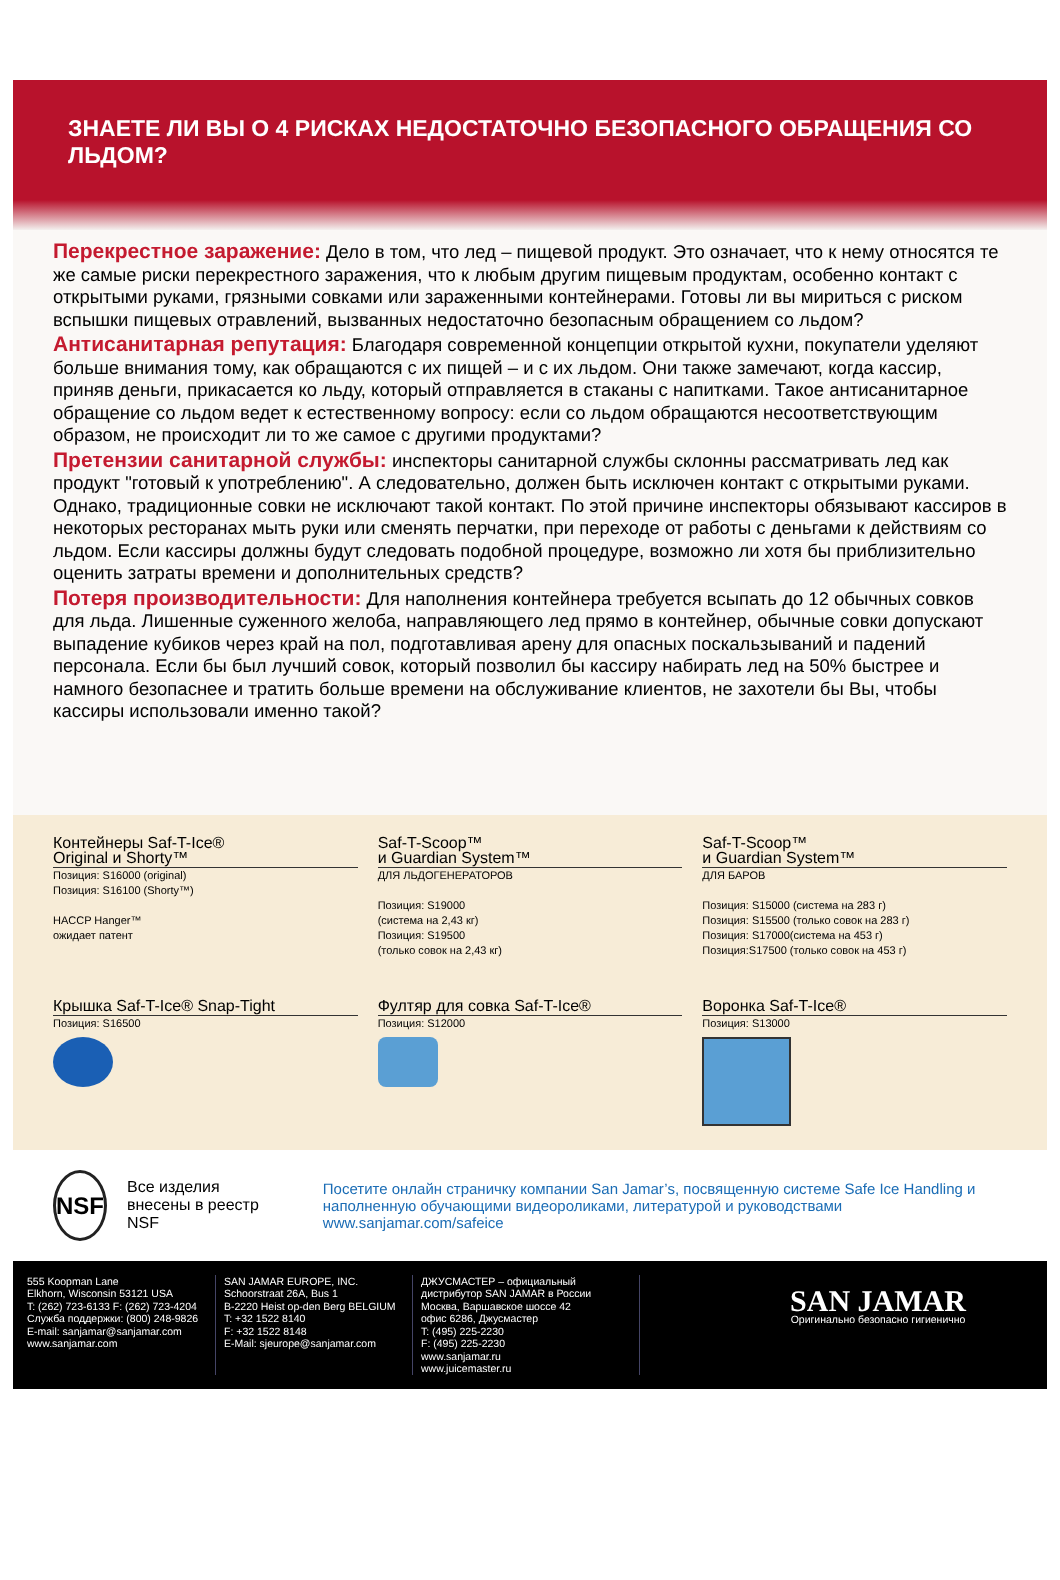ЗНАЕТЕ ЛИ ВЫ О 4 РИСКАХ НЕДОСТАТОЧНО БЕЗОПАСНОГО ОБРАЩЕНИЯ СО ЛЬДОМ?
Перекрестное заражение: Дело в том, что лед – пищевой продукт. Это означает, что к нему относятся те же самые риски перекрестного заражения, что к любым другим пищевым продуктам, особенно контакт с открытыми руками, грязными совками или зараженными контейнерами. Готовы ли вы мириться с риском вспышки пищевых отравлений, вызванных недостаточно безопасным обращением со льдом?
Антисанитарная репутация: Благодаря современной концепции открытой кухни, покупатели уделяют больше внимания тому, как обращаются с их пищей – и с их льдом. Они также замечают, когда кассир, приняв деньги, прикасается ко льду, который отправляется в стаканы с напитками. Такое антисанитарное обращение со льдом ведет к естественному вопросу: если со льдом обращаются несоответствующим образом, не происходит ли то же самое с другими продуктами?
Претензии санитарной службы: инспекторы санитарной службы склонны рассматривать лед как продукт "готовый к употреблению". А следовательно, должен быть исключен контакт с открытыми руками. Однако, традиционные совки не исключают такой контакт. По этой причине инспекторы обязывают кассиров в некоторых ресторанах мыть руки или сменять перчатки, при переходе от работы с деньгами к действиям со льдом. Если кассиры должны будут следовать подобной процедуре, возможно ли хотя бы приблизительно оценить затраты времени и дополнительных средств?
Потеря производительности: Для наполнения контейнера требуется всыпать до 12 обычных совков для льда. Лишенные суженного желоба, направляющего лед прямо в контейнер, обычные совки допускают выпадение кубиков через край на пол, подготавливая арену для опасных поскальзываний и падений персонала. Если бы был лучший совок, который позволил бы кассиру набирать лед на 50% быстрее и намного безопаснее и тратить больше времени на обслуживание клиентов, не захотели бы Вы, чтобы кассиры использовали именно такой?
Контейнеры Saf-T-Ice®
Original и Shorty™
Позиция: S16000 (original)
Позиция: S16100 (Shorty™)
HACCP Hanger™
ожидает патент
Saf-T-Scoop™
и Guardian System™
ДЛЯ ЛЬДОГЕНЕРАТОРОВ
Позиция: S19000
(система на 2,43 кг)
Позиция: S19500
(только совок на 2,43 кг)
Saf-T-Scoop™
и Guardian System™
ДЛЯ БАРОВ
Позиция: S15000 (система на 283 г)
Позиция: S15500 (только совок на 283 г)
Позиция: S17000(система на 453 г)
Позиция:S17500 (только совок на 453 г)
Крышка Saf-T-Ice® Snap-Tight
Позиция: S16500
Фултяр для совка Saf-T-Ice®
Позиция: S12000
Воронка Saf-T-Ice®
Позиция: S13000
NSF
Все изделия внесены в реестр NSF
Посетите онлайн страничку компании San Jamar’s, посвященную системе Safe Ice Handling и наполненную обучающими видеороликами, литературой и руководствами www.sanjamar.com/safeice
555 Koopman Lane
Elkhorn, Wisconsin 53121 USA
T: (262) 723-6133 F: (262) 723-4204
Служба поддержки: (800) 248-9826
E-mail: sanjamar@sanjamar.com
www.sanjamar.com
SAN JAMAR EUROPE, INC.
Schoorstraat 26A, Bus 1
B-2220 Heist op-den Berg BELGIUM
T: +32 1522 8140
F: +32 1522 8148
E-Mail: sjeurope@sanjamar.com
ДЖУСМАСТЕР – официальный дистрибутор SAN JAMAR в России
Москва, Варшавское шоссе 42
офис 6286, Джусмастер
T: (495) 225-2230
F: (495) 225-2230
www.sanjamar.ru
www.juicemaster.ru
SAN JAMAR
Оригинально безопасно гигиенично